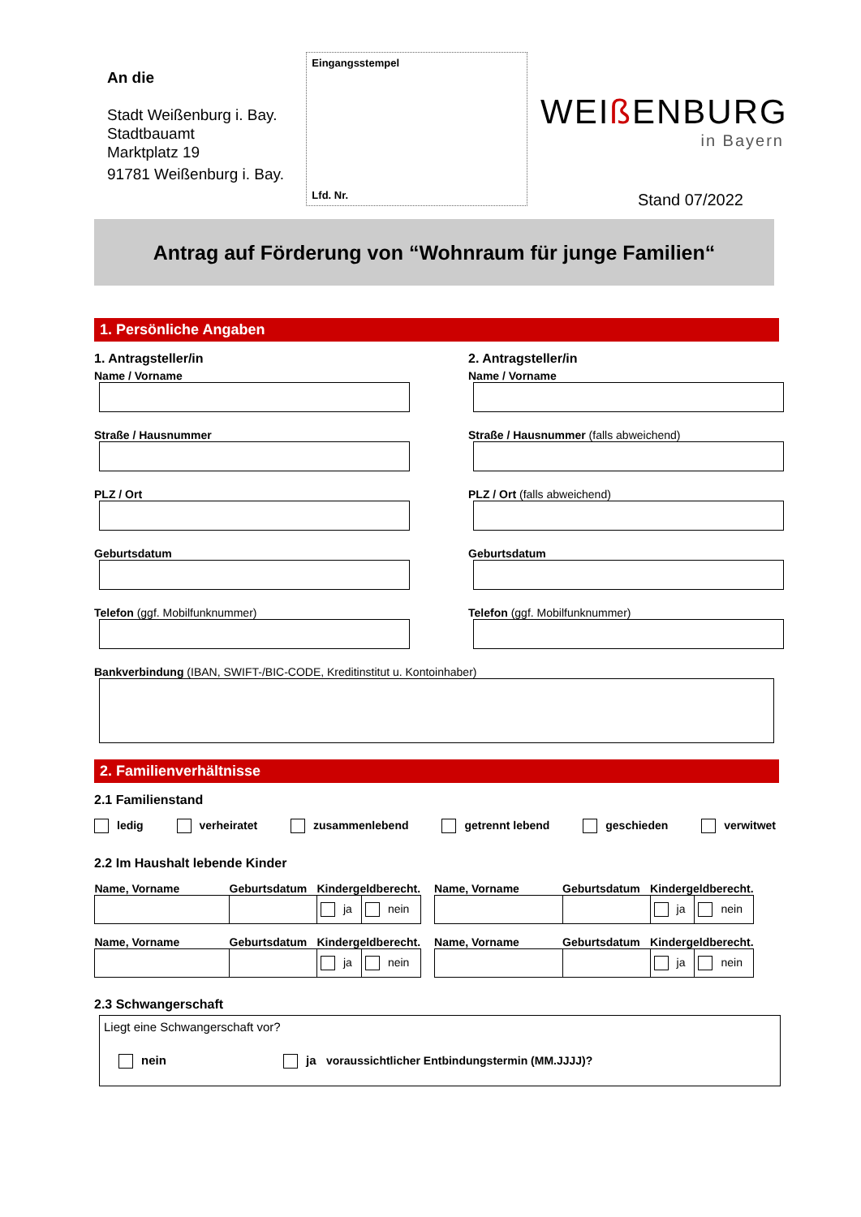An die
Stadt Weißenburg i. Bay.
Stadtbauamt
Marktplatz 19
91781 Weißenburg i. Bay.
Eingangsstempel
Lfd. Nr.
WEIß ENBURG
in Bayern
Stand 07/2022
Antrag auf Förderung von “Wohnraum für junge Familien“
1. Persönliche Angaben
1. Antragsteller/in
Name / Vorname
Straße / Hausnummer
PLZ / Ort
Geburtsdatum
Telefon (ggf. Mobilfunknummer)
2. Antragsteller/in
Name / Vorname
Straße / Hausnummer (falls abweichend)
PLZ / Ort (falls abweichend)
Geburtsdatum
Telefon (ggf. Mobilfunknummer)
Bankverbindung (IBAN, SWIFT-/BIC-CODE, Kreditinstitut u. Kontoinhaber)
2. Familienverhältnisse
2.1 Familienstand
ledig verheiratet zusammenlebend getrennt lebend geschieden verwitwet
2.2 Im Haushalt lebende Kinder
| Name, Vorname | Geburtsdatum | Kindergeldberecht. | |
| --- | --- | --- | --- |
| | | ja | nein |
| Name, Vorname | Geburtsdatum | Kindergeldberecht. | |
| --- | --- | --- | --- |
| | | ja | nein |
| Name, Vorname | Geburtsdatum | Kindergeldberecht. | |
| --- | --- | --- | --- |
| | | ja | nein |
| Name, Vorname | Geburtsdatum | Kindergeldberecht. | |
| --- | --- | --- | --- |
| | | ja | nein |
2.3 Schwangerschaft
Liegt eine Schwangerschaft vor?
nein ja voraussichtlicher Entbindungstermin (MM.JJJJ)?